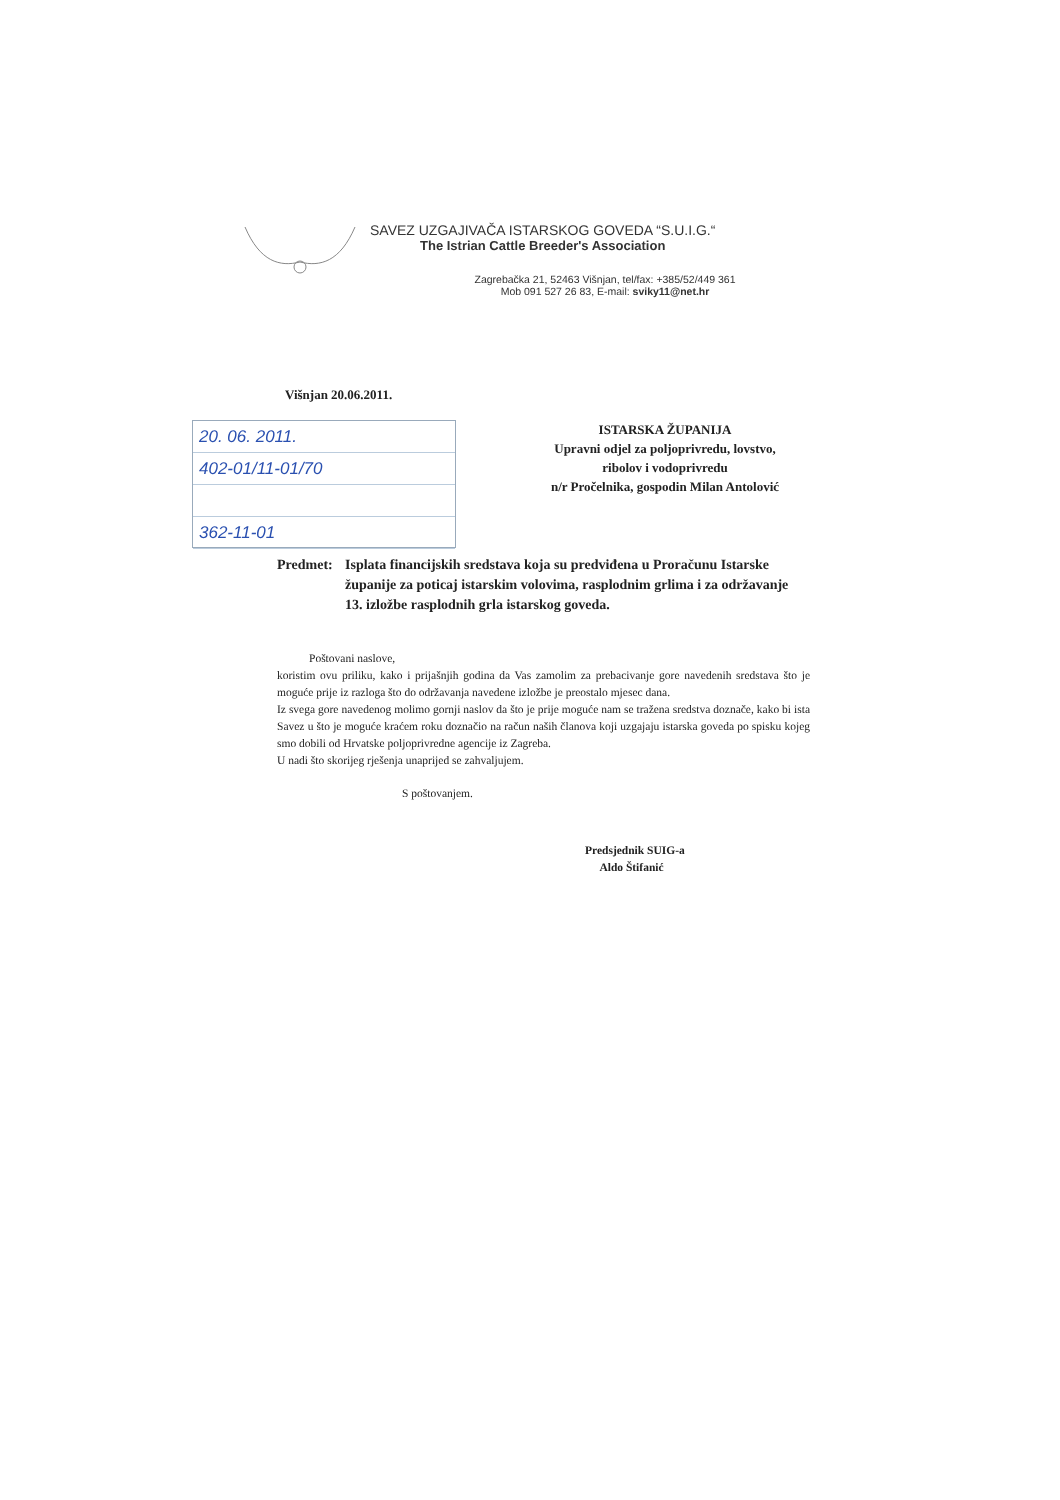SAVEZ UZGAJIVAČA ISTARSKOG GOVEDA “S.U.I.G.“
The Istrian Cattle Breeder's Association
Zagrebačka 21, 52463 Višnjan, tel/fax: +385/52/449 361
Mob 091 527 26 83, E-mail: sviky11@net.hr
Višnjan 20.06.2011.
20. 06. 2011.
402-01/11-01/70
362-11-01
ISTARSKA ŽUPANIJA
Upravni odjel za poljoprivredu, lovstvo,
ribolov i vodoprivredu
n/r Pročelnika, gospodin Milan Antolović
Predmet: Isplata financijskih sredstava koja su predviđena u Proračunu Istarske županije za poticaj istarskim volovima, rasplodnim grlima i za održavanje 13. izložbe rasplodnih grla istarskog goveda.
Poštovani naslove,
koristim ovu priliku, kako i prijašnjih godina da Vas zamolim za prebacivanje gore navedenih sredstava što je moguće prije iz razloga što do održavanja navedene izložbe je preostalo mjesec dana.
Iz svega gore navedenog molimo gornji naslov da što je prije moguće nam se tražena sredstva doznače, kako bi ista Savez u što je moguće kraćem roku doznačio na račun naših članova koji uzgajaju istarska goveda po spisku kojeg smo dobili od Hrvatske poljoprivredne agencije iz Zagreba.
U nadi što skorijeg rješenja unaprijed se zahvaljujem.
S poštovanjem.
Predsjednik SUIG-a
Aldo Štifanić